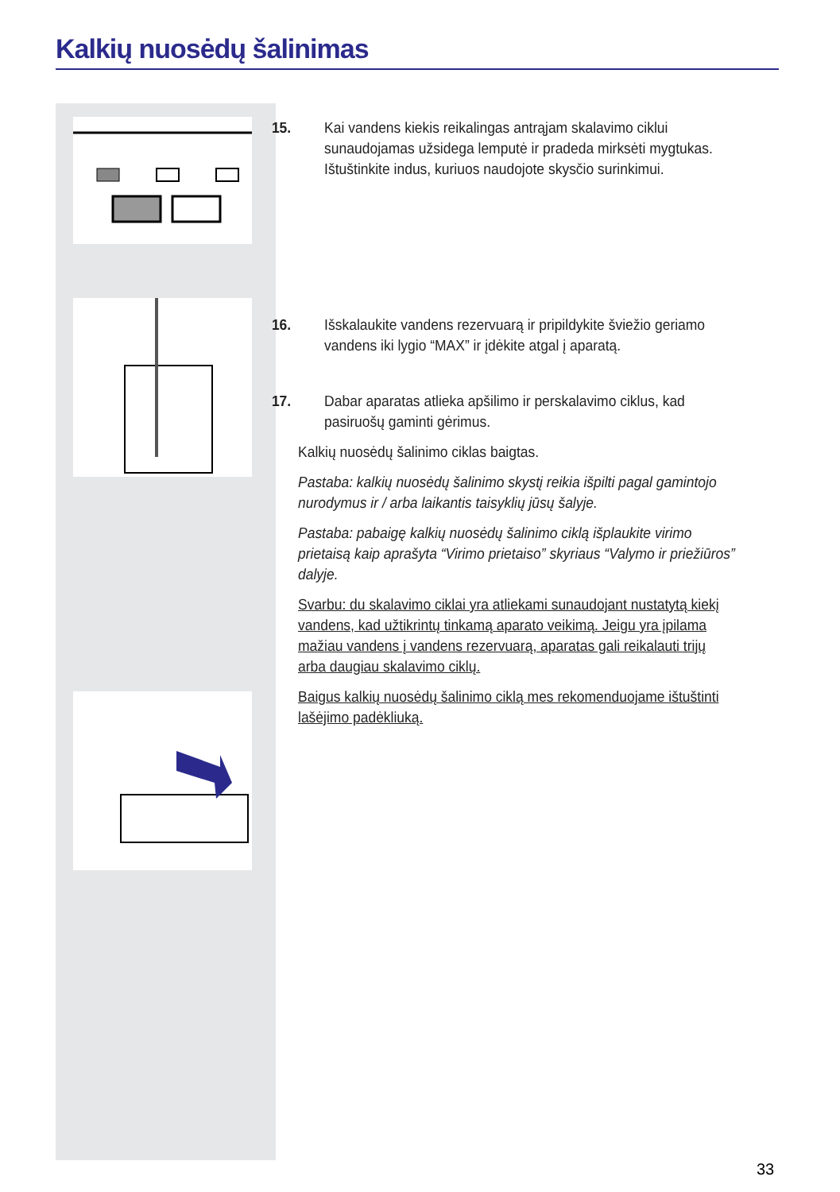Kalkių nuosėdų šalinimas
15. Kai vandens kiekis reikalingas antrąjam skalavimo ciklui sunaudojamas užsidega lemputė ir pradeda mirksėti mygtukas. Ištuštinkite indus, kuriuos naudojote skysčio surinkimui.
16. Išskalaukite vandens rezervuarą ir pripildykite šviežio geriamo vandens iki lygio “MAX” ir įdėkite atgal į aparatą.
17. Dabar aparatas atlieka apšilimo ir perskalavimo ciklus, kad pasiruošų gaminti gėrimus.
Kalkių nuosėdų šalinimo ciklas baigtas.
Pastaba: kalkių nuosėdų šalinimo skystį reikia išpilti pagal gamintojo nurodymus ir / arba laikantis taisyklių jūsų šalyje.
Pastaba: pabaigę kalkių nuosėdų šalinimo ciklą išplaukite virimo prietaisą kaip aprašyta “Virimo prietaiso” skyriaus “Valymo ir priežiūros” dalyje.
Svarbu: du skalavimo ciklai yra atliekami sunaudojant nustatytą kiekį vandens, kad užtikrintų tinkamą aparato veikimą. Jeigu yra įpilama mažiau vandens į vandens rezervuarą, aparatas gali reikalauti trijų arba daugiau skalavimo ciklų.
Baigus kalkių nuosėdų šalinimo ciklą mes rekomenduojame ištuštinti lašėjimo padėkliuką.
33